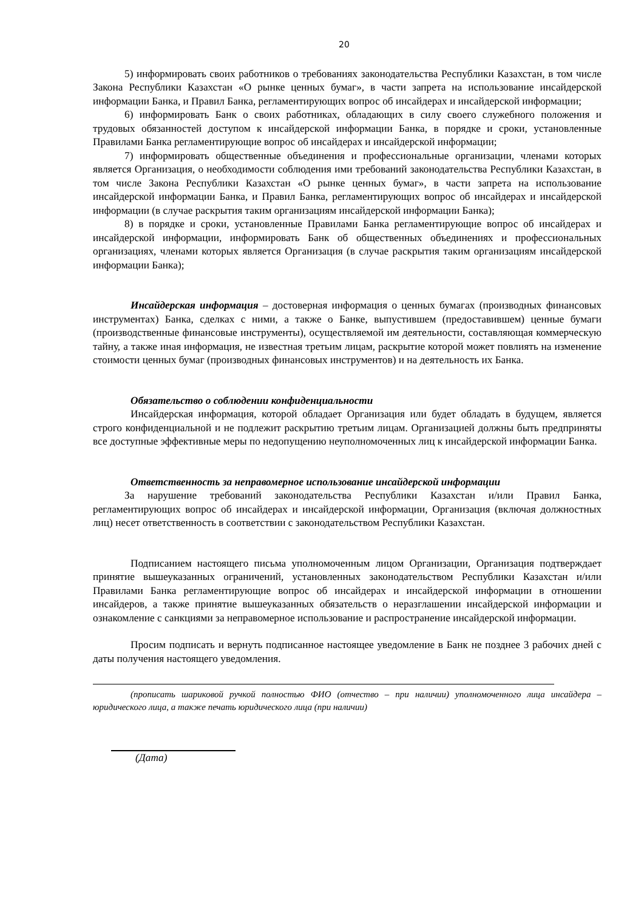20
5) информировать своих работников о требованиях законодательства Республики Казахстан, в том числе Закона Республики Казахстан «О рынке ценных бумаг», в части запрета на использование инсайдерской информации Банка, и Правил Банка, регламентирующих вопрос об инсайдерах и инсайдерской информации;
6) информировать Банк о своих работниках, обладающих в силу своего служебного положения и трудовых обязанностей доступом к инсайдерской информации Банка, в порядке и сроки, установленные Правилами Банка регламентирующие вопрос об инсайдерах и инсайдерской информации;
7) информировать общественные объединения и профессиональные организации, членами которых является Организация, о необходимости соблюдения ими требований законодательства Республики Казахстан, в том числе Закона Республики Казахстан «О рынке ценных бумаг», в части запрета на использование инсайдерской информации Банка, и Правил Банка, регламентирующих вопрос об инсайдерах и инсайдерской информации (в случае раскрытия таким организациям инсайдерской информации Банка);
8) в порядке и сроки, установленные Правилами Банка регламентирующие вопрос об инсайдерах и инсайдерской информации, информировать Банк об общественных объединениях и профессиональных организациях, членами которых является Организация (в случае раскрытия таким организациям инсайдерской информации Банка);
Инсайдерская информация – достоверная информация о ценных бумагах (производных финансовых инструментах) Банка, сделках с ними, а также о Банке, выпустившем (предоставившем) ценные бумаги (производственные финансовые инструменты), осуществляемой им деятельности, составляющая коммерческую тайну, а также иная информация, не известная третьим лицам, раскрытие которой может повлиять на изменение стоимости ценных бумаг (производных финансовых инструментов) и на деятельность их Банка.
Обязательство о соблюдении конфиденциальности
Инсайдерская информация, которой обладает Организация или будет обладать в будущем, является строго конфиденциальной и не подлежит раскрытию третьим лицам. Организацией должны быть предприняты все доступные эффективные меры по недопущению неуполномоченных лиц к инсайдерской информации Банка.
Ответственность за неправомерное использование инсайдерской информации
За нарушение требований законодательства Республики Казахстан и/или Правил Банка, регламентирующих вопрос об инсайдерах и инсайдерской информации, Организация (включая должностных лиц) несет ответственность в соответствии с законодательством Республики Казахстан.
Подписанием настоящего письма уполномоченным лицом Организации, Организация подтверждает принятие вышеуказанных ограничений, установленных законодательством Республики Казахстан и/или Правилами Банка регламентирующие вопрос об инсайдерах и инсайдерской информации в отношении инсайдеров, а также принятие вышеуказанных обязательств о неразглашении инсайдерской информации и ознакомление с санкциями за неправомерное использование и распространение инсайдерской информации.
Просим подписать и вернуть подписанное настоящее уведомление в Банк не позднее 3 рабочих дней с даты получения настоящего уведомления.
(прописать шариковой ручкой полностью ФИО (отчество – при наличии) уполномоченного лица инсайдера – юридического лица, а также печать юридического лица (при наличии)
(Дата)